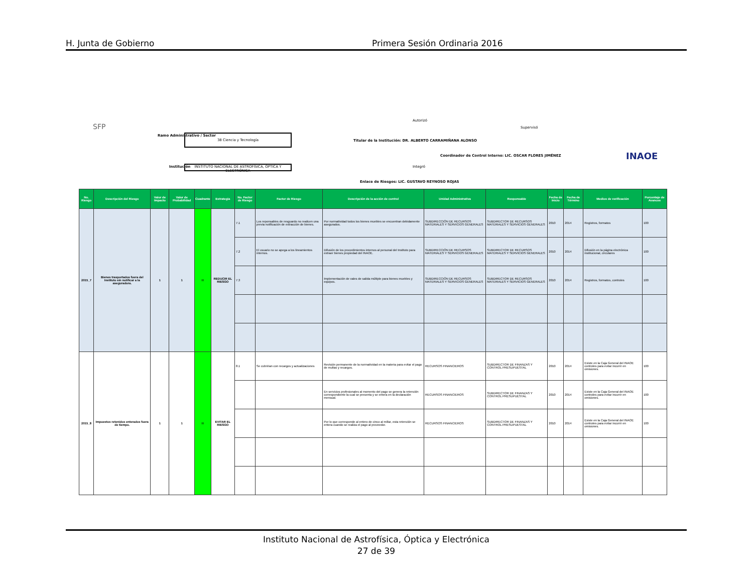H. Junta de Gobierno Primera Sesión Ordinaria 2016
SFP
Ramo Administrativo / Sector 38 Ciencia y Tecnología
Institución
INSTITUTO NACIONAL DE ASTROFÍSICA, ÓPTICA Y ELECTRÓNICA
Autorizó
Titular de la Institución: DR. ALBERTO CARRAMIÑANA ALONSO
Supervisó
Coordinador de Control Interno: LIC. OSCAR FLORES JIMÉNEZ
Integró
Enlace de Riesgos: LIC. GUSTAVO REYNOSO ROJAS
INAOE
| No. Riesgo | Descripción del Riesgo | Valor de Impacto | Valor de Probabilidad | Cuadrante | Estrategia | No. Factor de Riesgo | Factor de Riesgo | Descripción de la acción de control | Unidad Administrativa | Responsable | Fecha de Inicio | Fecha de Término | Medios de verificación | Porcentaje de Avances |
| --- | --- | --- | --- | --- | --- | --- | --- | --- | --- | --- | --- | --- | --- | --- |
| 2015_7 | Bienes trasportados fuera del Instituto sin notificar a la aseguradora. | 1 | 1 | III | REDUCIR EL RIESGO | 7.1 | Los reponsables de resguardo no realicen una previa notificación de extracción de bienes. | Por normatividad todos los bienes muebles se encuentran debidamente asegurados. | SUBDIRECCIÓN DE RECURSOS MATERIALES Y SERVICIOS GENERALES | SUBDIRECTOR DE RECURSOS MATERIALES Y SERVICIOS GENERALES | 2010 | 2014 | Registros, formatos | 100 |
| | | | | | | 7.2 | El usuario no se apega a los lineamientos internos. | Difusión de los procedimientos internos al personal del Instituto para extraer bienes propiedad del INAOE. | SUBDIRECCIÓN DE RECURSOS MATERIALES Y SERVICIOS GENERALES | SUBDIRECTOR DE RECURSOS MATERIALES Y SERVICIOS GENERALES | 2010 | 2014 | Difusión en la página electrónica institucional, circulares | 100 |
| | | | | | | 7.3 | | Implementación de vales de salida múltiple para bienes muebles y equipos. | SUBDIRECCIÓN DE RECURSOS MATERIALES Y SERVICIOS GENERALES | SUBDIRECTOR DE RECURSOS MATERIALES Y SERVICIOS GENERALES | 2010 | 2014 | Registros, formatos, controles | 100 |
| 2015_8 | Impuestos retenidos enterados fuera de tiempo. | 1 | 1 | III | EVITAR EL RIESGO | 8.1 | Se cubririan con recargos y actualizaciones | Revisión permanente de la normatividad en la materia para evitar el pago de multas y recargos. | RECURSOS FINANCIEROS | SUBDIRECTOR DE FINANZAS Y CONTROL PRESUPUESTAL | 2010 | 2014 | Existe en la Caja General del INAOE controles para evitar incurrir en omisiones. | 100 |
| | | | | | | | | En servicios profesionales al momento del pago se genera la retención correspondiente la cual se presenta y se entera en la declaración mensual. | RECURSOS FINANCIEROS | SUBDIRECTOR DE FINANZAS Y CONTROL PRESUPUESTAL | 2010 | 2014 | Existe en la Caja General del INAOE controles para evitar incurrir en omisiones. | 100 |
| | | | | | | | | Por lo que corresponde al entero de cinco al millar, esta retención se entera cuando se realiza el pago al proveedor. | RECURSOS FINANCIEROS | SUBDIRECTOR DE FINANZAS Y CONTROL PRESUPUESTAL | 2010 | 2014 | Existe en la Caja General del INAOE controles para evitar incurrir en omisiones. | 100 |
Instituto Nacional de Astrofísica, Óptica y Electrónica
27 de 39